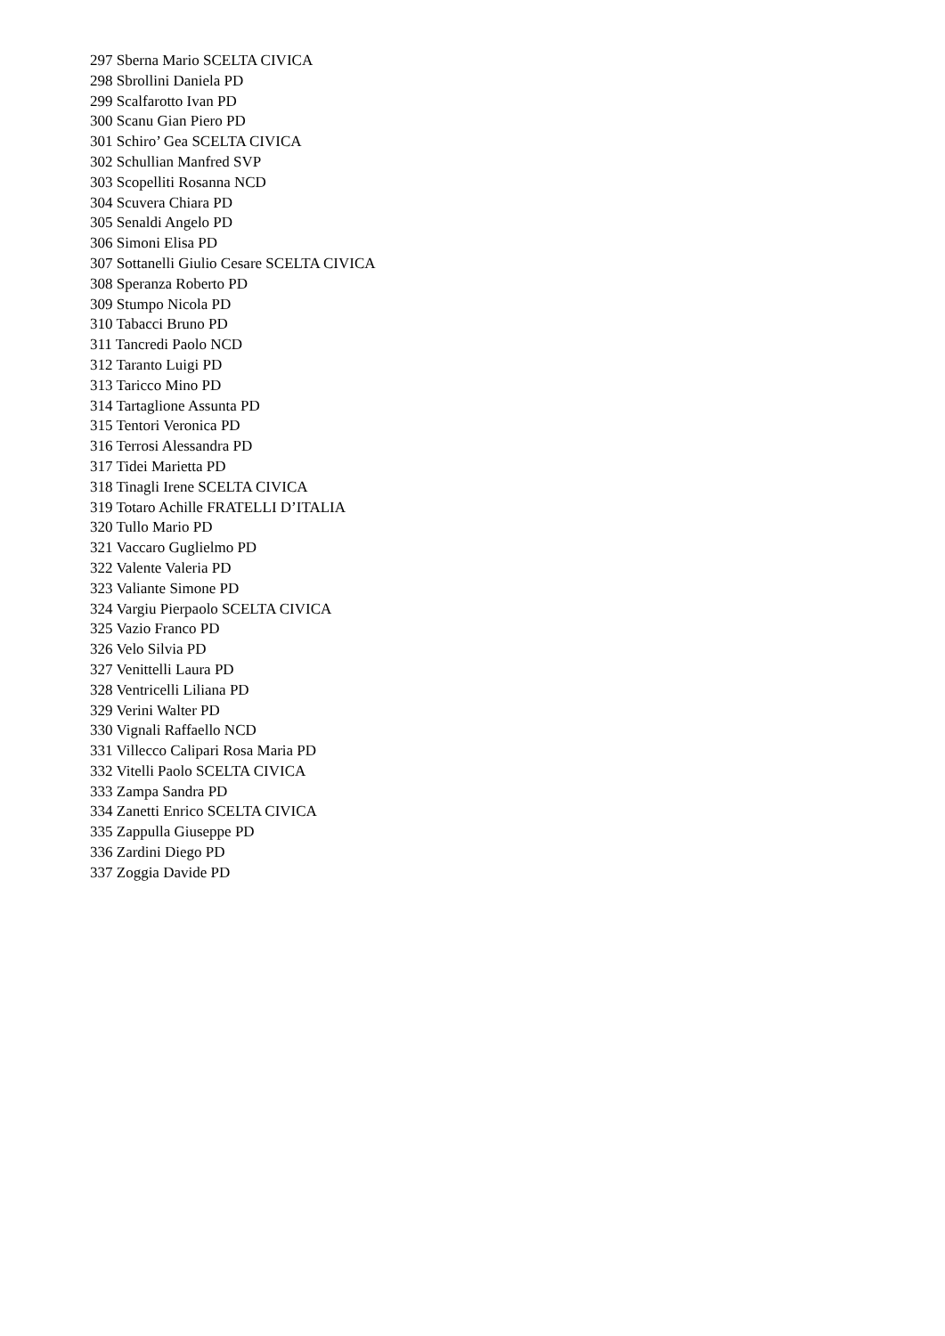297 Sberna Mario SCELTA CIVICA
298 Sbrollini Daniela PD
299 Scalfarotto Ivan PD
300 Scanu Gian Piero PD
301 Schiro’ Gea SCELTA CIVICA
302 Schullian Manfred SVP
303 Scopelliti Rosanna NCD
304 Scuvera Chiara PD
305 Senaldi Angelo PD
306 Simoni Elisa PD
307 Sottanelli Giulio Cesare SCELTA CIVICA
308 Speranza Roberto PD
309 Stumpo Nicola PD
310 Tabacci Bruno PD
311 Tancredi Paolo NCD
312 Taranto Luigi PD
313 Taricco Mino PD
314 Tartaglione Assunta PD
315 Tentori Veronica PD
316 Terrosi Alessandra PD
317 Tidei Marietta PD
318 Tinagli Irene SCELTA CIVICA
319 Totaro Achille FRATELLI D’ITALIA
320 Tullo Mario PD
321 Vaccaro Guglielmo PD
322 Valente Valeria PD
323 Valiante Simone PD
324 Vargiu Pierpaolo SCELTA CIVICA
325 Vazio Franco PD
326 Velo Silvia PD
327 Venittelli Laura PD
328 Ventricelli Liliana PD
329 Verini Walter PD
330 Vignali Raffaello NCD
331 Villecco Calipari Rosa Maria PD
332 Vitelli Paolo SCELTA CIVICA
333 Zampa Sandra PD
334 Zanetti Enrico SCELTA CIVICA
335 Zappulla Giuseppe PD
336 Zardini Diego PD
337 Zoggia Davide PD